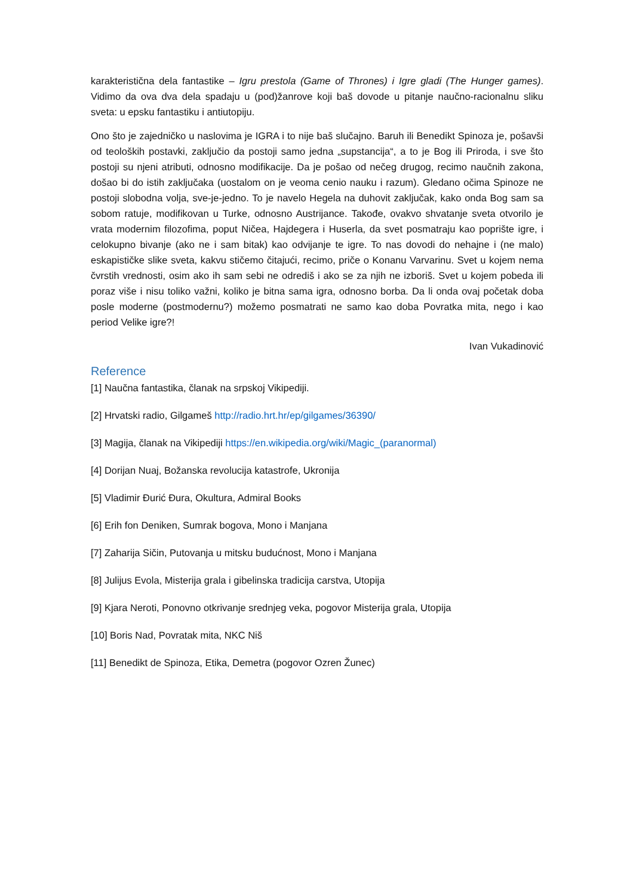karakteristična dela fantastike – Igru prestola (Game of Thrones) i Igre gladi (The Hunger games). Vidimo da ova dva dela spadaju u (pod)žanrove koji baš dovode u pitanje naučno-racionalnu sliku sveta: u epsku fantastiku i antiutopiju.
Ono što je zajedničko u naslovima je IGRA i to nije baš slučajno. Baruh ili Benedikt Spinoza je, pošavši od teoloških postavki, zaključio da postoji samo jedna „supstancija“, a to je Bog ili Priroda, i sve što postoji su njeni atributi, odnosno modifikacije. Da je pošao od nečeg drugog, recimo naučnih zakona, došao bi do istih zaključaka (uostalom on je veoma cenio nauku i razum). Gledano očima Spinoze ne postoji slobodna volja, sve-je-jedno. To je navelo Hegela na duhovit zaključak, kako onda Bog sam sa sobom ratuje, modifikovan u Turke, odnosno Austrijance. Takođe, ovakvo shvatanje sveta otvorilo je vrata modernim filozofima, poput Ničea, Hajdegera i Huserla, da svet posmatraju kao poprište igre, i celokupno bivanje (ako ne i sam bitak) kao odvijanje te igre. To nas dovodi do nehajne i (ne malo) eskapističke slike sveta, kakvu stičemo čitajući, recimo, priče o Konanu Varvarinu. Svet u kojem nema čvrstih vrednosti, osim ako ih sam sebi ne odrediš i ako se za njih ne izboriš. Svet u kojem pobeda ili poraz više i nisu toliko važni, koliko je bitna sama igra, odnosno borba. Da li onda ovaj početak doba posle moderne (postmodernu?) možemo posmatrati ne samo kao doba Povratka mita, nego i kao period Velike igre?!
Ivan Vukadinović
Reference
[1] Naučna fantastika, članak na srpskoj Vikipediji.
[2] Hrvatski radio, Gilgameš http://radio.hrt.hr/ep/gilgames/36390/
[3] Magija, članak na Vikipediji https://en.wikipedia.org/wiki/Magic_(paranormal)
[4] Dorijan Nuaj, Božanska revolucija katastrofe, Ukronija
[5] Vladimir Đurić Đura, Okultura, Admiral Books
[6] Erih fon Deniken, Sumrak bogova, Mono i Manjana
[7] Zaharija Sičin, Putovanja u mitsku budućnost, Mono i Manjana
[8] Julijus Evola, Misterija grala i gibelinska tradicija carstva, Utopija
[9] Kjara Neroti, Ponovno otkrivanje srednjeg veka, pogovor Misterija grala, Utopija
[10] Boris Nad, Povratak mita, NKC Niš
[11] Benedikt de Spinoza, Etika, Demetra (pogovor Ozren Žunec)